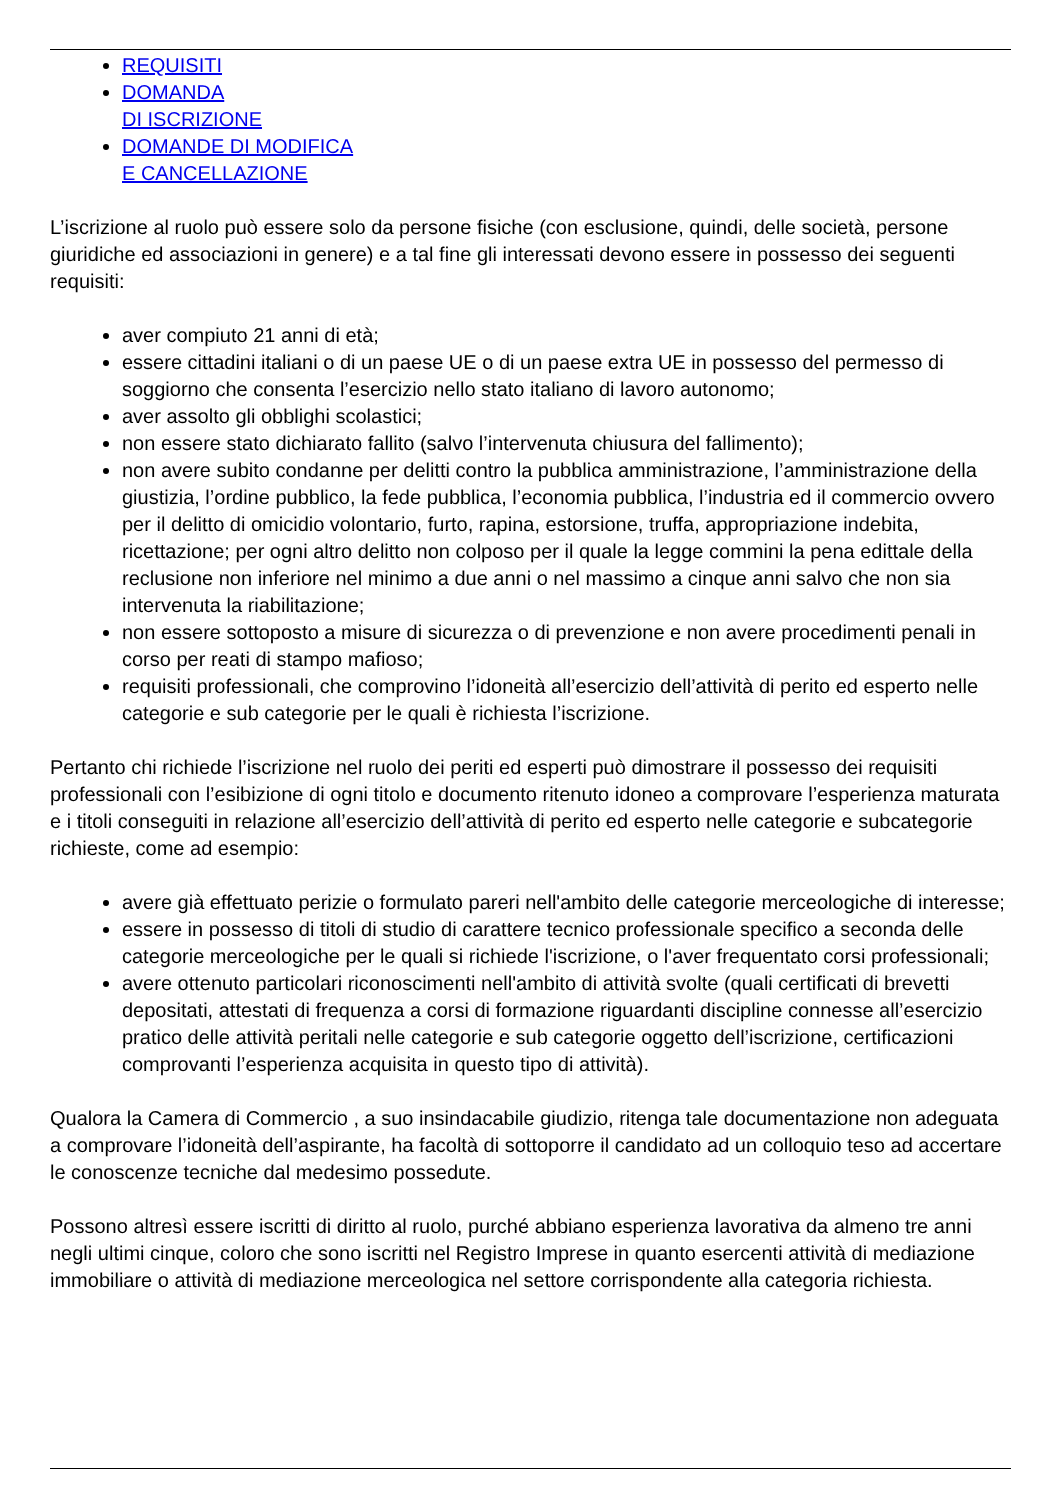REQUISITI
DOMANDA
DI ISCRIZIONE
DOMANDE DI MODIFICA
E CANCELLAZIONE
L’iscrizione al ruolo può essere solo da persone fisiche (con esclusione, quindi, delle società, persone giuridiche ed associazioni in genere) e a tal fine gli interessati devono essere in possesso dei seguenti requisiti:
aver compiuto 21 anni di età;
essere cittadini italiani o di un paese UE o di un paese extra UE in possesso del permesso di soggiorno che consenta l’esercizio nello stato italiano di lavoro autonomo;
aver assolto gli obblighi scolastici;
non essere stato dichiarato fallito (salvo l’intervenuta chiusura del fallimento);
non avere subito condanne per delitti contro la pubblica amministrazione, l’amministrazione della giustizia, l’ordine pubblico, la fede pubblica, l’economia pubblica, l’industria ed il commercio ovvero per il delitto di omicidio volontario, furto, rapina, estorsione, truffa, appropriazione indebita, ricettazione; per ogni altro delitto non colposo per il quale la legge commini la pena edittale della reclusione non inferiore nel minimo a due anni o nel massimo a cinque anni salvo che non sia intervenuta la riabilitazione;
non essere sottoposto a misure di sicurezza o di prevenzione e non avere procedimenti penali in corso per reati di stampo mafioso;
requisiti professionali, che comprovino l’idoneità all’esercizio dell’attività di perito ed esperto nelle categorie e sub categorie per le quali è richiesta l’iscrizione.
Pertanto chi richiede l’iscrizione nel ruolo dei periti ed esperti può dimostrare il possesso dei requisiti professionali con l’esibizione di ogni titolo e documento ritenuto idoneo a comprovare l’esperienza maturata e i titoli conseguiti in relazione all’esercizio dell’attività di perito ed esperto nelle categorie e subcategorie richieste, come ad esempio:
avere già effettuato perizie o formulato pareri nell'ambito delle categorie merceologiche di interesse;
essere in possesso di titoli di studio di carattere tecnico professionale specifico a seconda delle categorie merceologiche per le quali si richiede l'iscrizione, o l'aver frequentato corsi professionali;
avere ottenuto particolari riconoscimenti nell'ambito di attività svolte (quali certificati di brevetti depositati, attestati di frequenza a corsi di formazione riguardanti discipline connesse all’esercizio pratico delle attività peritali nelle categorie e sub categorie oggetto dell’iscrizione, certificazioni comprovanti l’esperienza acquisita in questo tipo di attività).
Qualora la Camera di Commercio , a suo insindacabile giudizio, ritenga tale documentazione non adeguata a comprovare l’idoneità dell’aspirante, ha facoltà di sottoporre il candidato ad un colloquio teso ad accertare le conoscenze tecniche dal medesimo possedute.
Possono altresì essere iscritti di diritto al ruolo, purché abbiano esperienza lavorativa da almeno tre anni negli ultimi cinque, coloro che sono iscritti nel Registro Imprese in quanto esercenti attività di mediazione immobiliare o attività di mediazione merceologica nel settore corrispondente alla categoria richiesta.